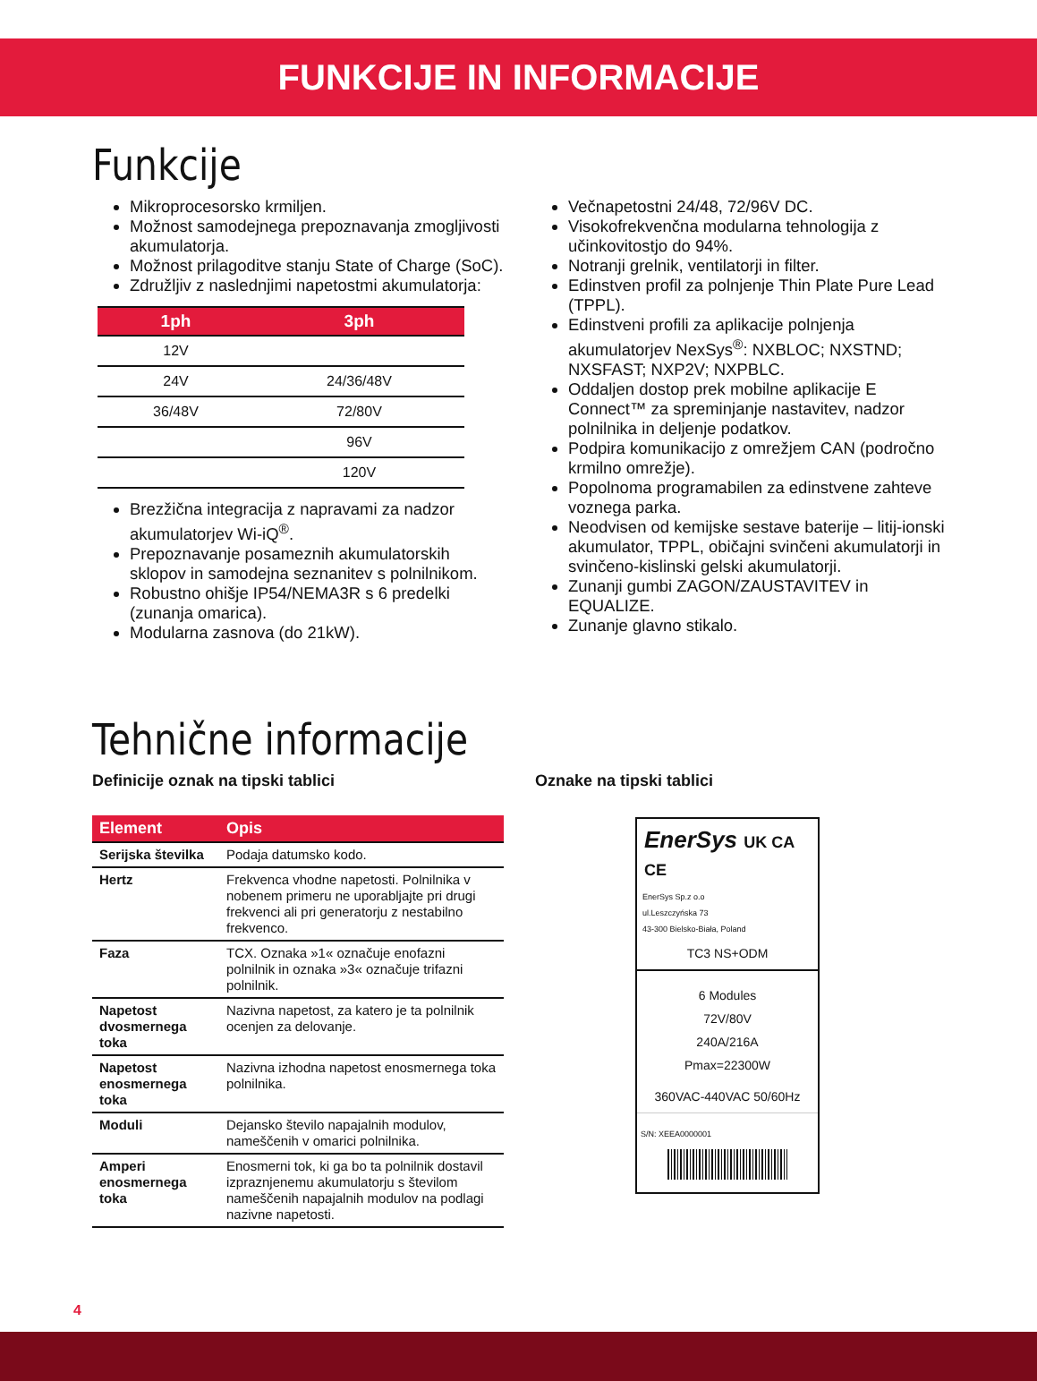FUNKCIJE IN INFORMACIJE
Funkcije
Mikroprocesorsko krmiljen.
Možnost samodejnega prepoznavanja zmogljivosti akumulatorja.
Možnost prilagoditve stanju State of Charge (SoC).
Združljiv z naslednjimi napetostmi akumulatorja:
| 1ph | 3ph |
| --- | --- |
| 12V | |
| 24V | 24/36/48V |
| 36/48V | 72/80V |
| | 96V |
| | 120V |
Brezžična integracija z napravami za nadzor akumulatorjev Wi-iQ<sup>®</sup>.
Prepoznavanje posameznih akumulatorskih sklopov in samodejna seznanitev s polnilnikom.
Robustno ohišje IP54/NEMA3R s 6 predelki (zunanja omarica).
Modularna zasnova (do 21kW).
Večnapetostni 24/48, 72/96V DC.
Visokofrekvenčna modularna tehnologija z učinkovitostjo do 94%.
Notranji grelnik, ventilatorji in filter.
Edinstven profil za polnjenje Thin Plate Pure Lead (TPPL).
Edinstveni profili za aplikacije polnjenja akumulatorjev NexSys<sup>®</sup>: NXBLOC; NXSTND; NXSFAST; NXP2V; NXPBLC.
Oddaljen dostop prek mobilne aplikacije E Connect™ za spreminjanje nastavitev, nadzor polnilnika in deljenje podatkov.
Podpira komunikacijo z omrežjem CAN (področno krmilno omrežje).
Popolnoma programabilen za edinstvene zahteve voznega parka.
Neodvisen od kemijske sestave baterije – litij-ionski akumulator, TPPL, običajni svinčeni akumulatorji in svinčeno-kislinski gelski akumulatorji.
Zunanji gumbi ZAGON/ZAUSTAVITEV in EQUALIZE.
Zunanje glavno stikalo.
Tehnične informacije
Definicije oznak na tipski tablici
| Element | Opis |
| --- | --- |
| Serijska številka | Podaja datumsko kodo. |
| Hertz | Frekvenca vhodne napetosti. Polnilnika v nobenem primeru ne uporabljajte pri drugi frekvenci ali pri generatorju z nestabilno frekvenco. |
| Faza | TCX. Oznaka »1« označuje enofazni polnilnik in oznaka »3« označuje trifazni polnilnik. |
| Napetost dvosmernega toka | Nazivna napetost, za katero je ta polnilnik ocenjen za delovanje. |
| Napetost enosmernega toka | Nazivna izhodna napetost enosmernega toka polnilnika. |
| Moduli | Dejansko število napajalnih modulov, nameščenih v omarici polnilnika. |
| Amperi enosmernega toka | Enosmerni tok, ki ga bo ta polnilnik dostavil izpraznjenemu akumulatorju s številom nameščenih napajalnih modulov na podlagi nazivne napetosti. |
Oznake na tipski tablici
EnerSys UK CA CE
EnerSys Sp.z o.o
ul.Leszczyńska 73
43-300 Bielsko-Biała, Poland
TC3 NS+ODM
6 Modules
72V/80V
240A/216A
Pmax=22300W
360VAC-440VAC 50/60Hz
S/N: XEEA0000001
4